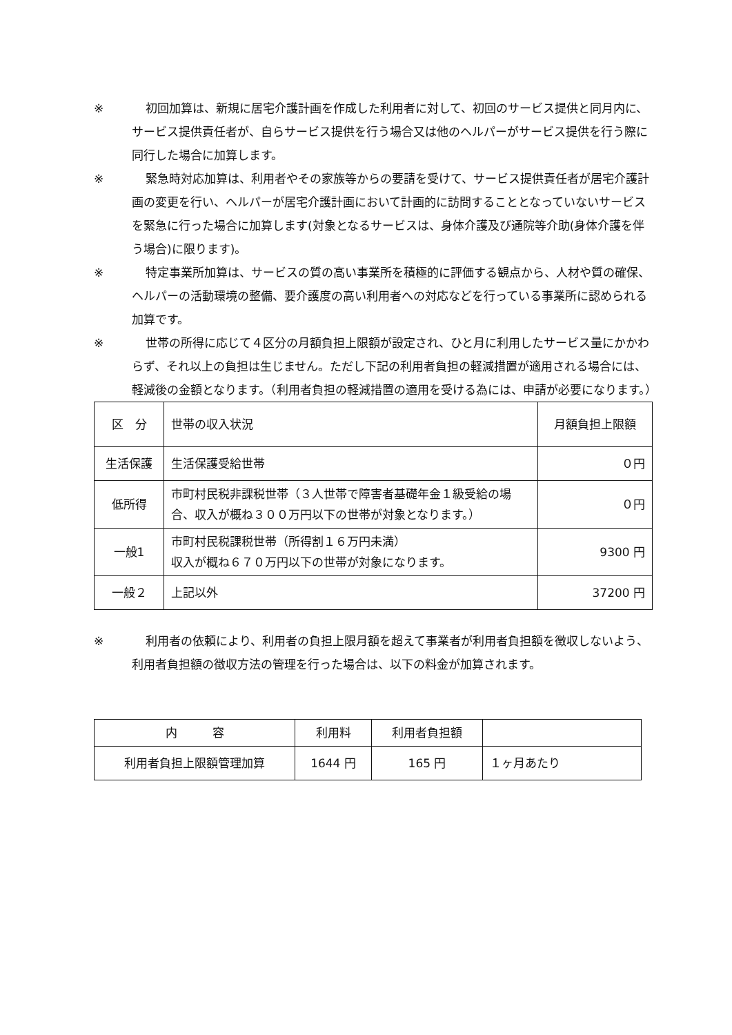※ 初回加算は、新規に居宅介護計画を作成した利用者に対して、初回のサービス提供と同月内に、サービス提供責任者が、自らサービス提供を行う場合又は他のヘルパーがサービス提供を行う際に同行した場合に加算します。
※ 緊急時対応加算は、利用者やその家族等からの要請を受けて、サービス提供責任者が居宅介護計画の変更を行い、ヘルパーが居宅介護計画において計画的に訪問することとなっていないサービスを緊急に行った場合に加算します(対象となるサービスは、身体介護及び通院等介助(身体介護を伴う場合)に限ります)。
※ 特定事業所加算は、サービスの質の高い事業所を積極的に評価する観点から、人材や質の確保、ヘルパーの活動環境の整備、要介護度の高い利用者への対応などを行っている事業所に認められる加算です。
※ 世帯の所得に応じて４区分の月額負担上限額が設定され、ひと月に利用したサービス量にかかわらず、それ以上の負担は生じません。ただし下記の利用者負担の軽減措置が適用される場合には、軽減後の金額となります。（利用者負担の軽減措置の適用を受ける為には、申請が必要になります。）
| 区 分 | 世帯の収入状況 | 月額負担上限額 |
| --- | --- | --- |
| 生活保護 | 生活保護受給世帯 | ０円 |
| 低所得 | 市町村民税非課税世帯（３人世帯で障害者基礎年金１級受給の場合、収入が概ね３００万円以下の世帯が対象となります。） | ０円 |
| 一般1 | 市町村民税課税世帯（所得割１６万円未満） 収入が概ね６７０万円以下の世帯が対象になります。 | 9300 円 |
| 一般２ | 上記以外 | 37200 円 |
※ 利用者の依頼により、利用者の負担上限月額を超えて事業者が利用者負担額を徴収しないよう、利用者負担額の徴収方法の管理を行った場合は、以下の料金が加算されます。
| 内 容 | 利用料 | 利用者負担額 | |
| --- | --- | --- | --- |
| 利用者負担上限額管理加算 | 1644 円 | 165 円 | １ヶ月あたり |